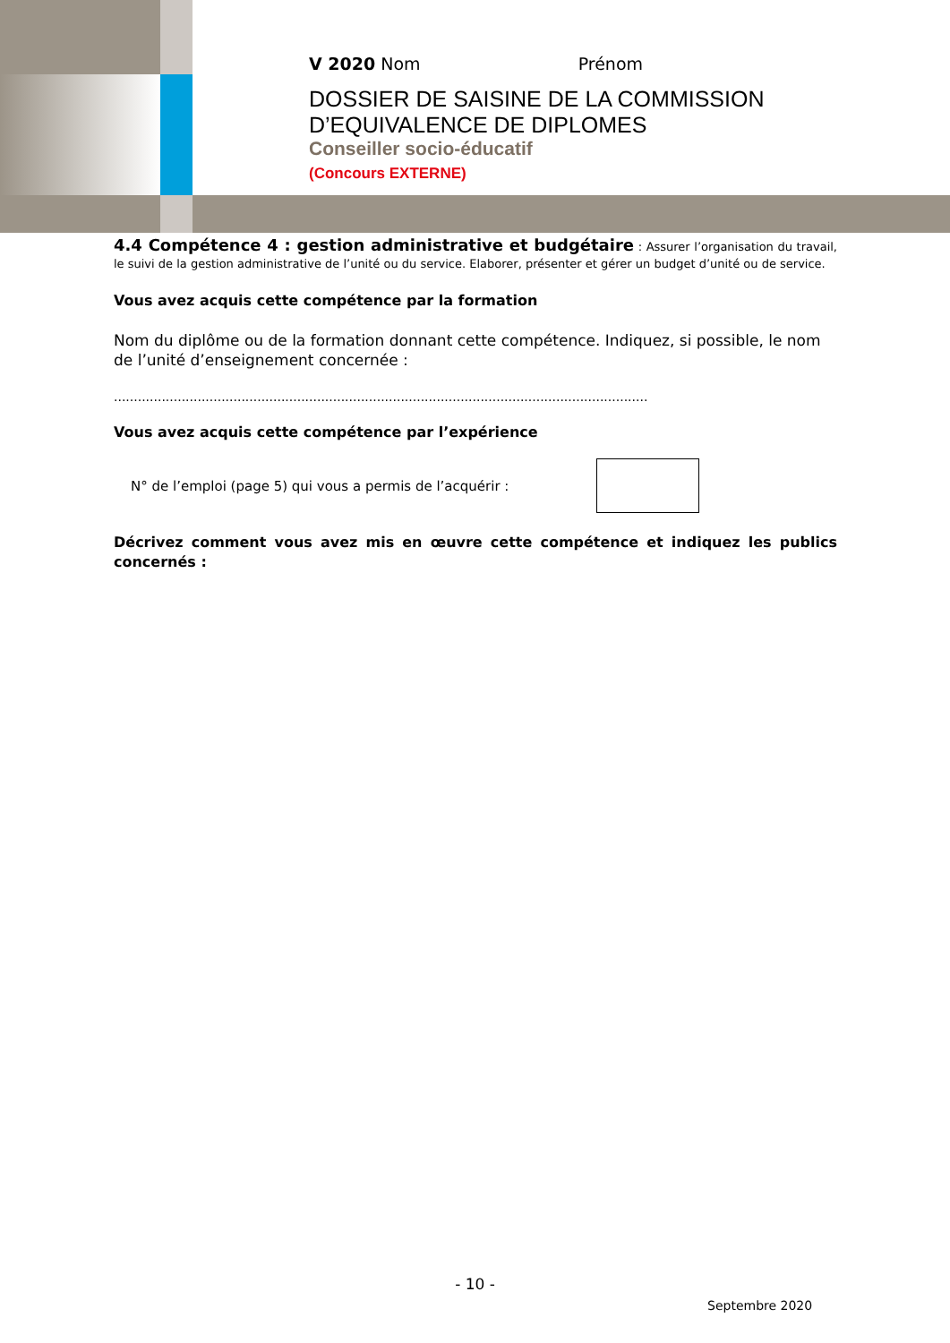V 2020 Nom Prénom
DOSSIER DE SAISINE DE LA COMMISSION
D’EQUIVALENCE DE DIPLOMES
Conseiller socio-éducatif
(Concours EXTERNE)
4.4 Compétence 4 : gestion administrative et budgétaire : Assurer l’organisation du travail, le suivi de la gestion administrative de l’unité ou du service. Elaborer, présenter et gérer un budget d’unité ou de service.
Vous avez acquis cette compétence par la formation
Nom du diplôme ou de la formation donnant cette compétence. Indiquez, si possible, le nom de l’unité d’enseignement concernée :
......................................................................................................................................
Vous avez acquis cette compétence par l’expérience
N° de l’emploi (page 5) qui vous a permis de l’acquérir :
Décrivez comment vous avez mis en œuvre cette compétence et indiquez les publics concernés :
- 10 -
Septembre 2020